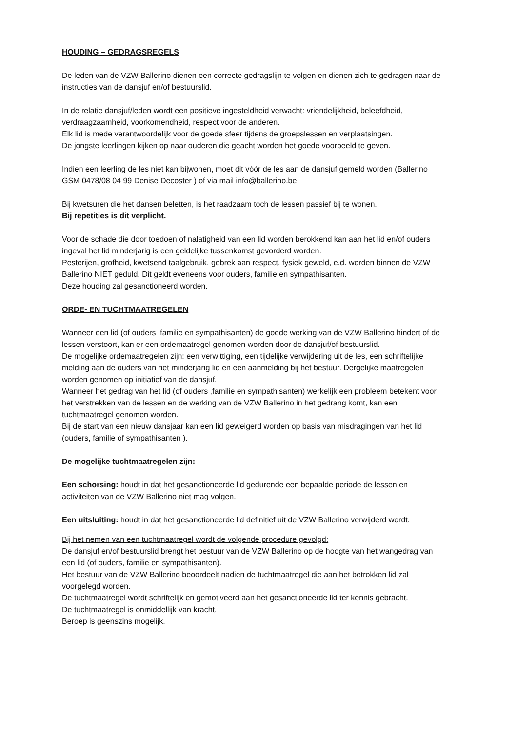HOUDING – GEDRAGSREGELS
De leden van de VZW Ballerino dienen een correcte gedragslijn te volgen en dienen zich te gedragen naar de instructies van de dansjuf en/of bestuurslid.
In de relatie dansjuf/leden wordt een positieve ingesteldheid verwacht: vriendelijkheid, beleefdheid, verdraagzaamheid, voorkomendheid, respect voor de anderen.
Elk lid is mede verantwoordelijk voor de goede sfeer tijdens de groepslessen en verplaatsingen.
De jongste leerlingen kijken op naar ouderen die geacht worden het goede voorbeeld te geven.
Indien een leerling de les niet kan bijwonen, moet dit vóór de les aan de dansjuf gemeld worden (Ballerino GSM 0478/08 04 99 Denise Decoster ) of via mail info@ballerino.be.
Bij kwetsuren die het dansen beletten, is het raadzaam toch de lessen passief bij te wonen.
Bij repetities is dit verplicht.
Voor de schade die door toedoen of nalatigheid van een lid worden berokkend kan aan het lid en/of ouders ingeval het lid minderjarig is een geldelijke tussenkomst gevorderd worden.
Pesterijen, grofheid, kwetsend taalgebruik, gebrek aan respect, fysiek geweld, e.d. worden binnen de VZW Ballerino NIET geduld. Dit geldt eveneens voor ouders, familie en sympathisanten.
Deze houding zal gesanctioneerd worden.
ORDE- EN TUCHTMAATREGELEN
Wanneer een lid (of ouders ,familie en sympathisanten) de goede werking van de VZW Ballerino hindert of de lessen verstoort, kan er een ordemaatregel genomen worden door de dansjuf/of bestuurslid.
De mogelijke ordemaatregelen zijn: een verwittiging, een tijdelijke verwijdering uit de les, een schriftelijke melding aan de ouders van het minderjarig lid en een aanmelding bij het bestuur. Dergelijke maatregelen worden genomen op initiatief van de dansjuf.
Wanneer het gedrag van het lid (of ouders ,familie en sympathisanten) werkelijk een probleem betekent voor het verstrekken van de lessen en de werking van de VZW Ballerino in het gedrang komt, kan een tuchtmaatregel genomen worden.
Bij de start van een nieuw dansjaar kan een lid geweigerd worden op basis van misdragingen van het lid (ouders, familie of sympathisanten ).
De mogelijke tuchtmaatregelen zijn:
Een schorsing: houdt in dat het gesanctioneerde lid gedurende een bepaalde periode de lessen en activiteiten van de VZW Ballerino niet mag volgen.
Een uitsluiting: houdt in dat het gesanctioneerde lid definitief uit de VZW Ballerino verwijderd wordt.
Bij het nemen van een tuchtmaatregel wordt de volgende procedure gevolgd:
De dansjuf en/of bestuurslid brengt het bestuur van de VZW Ballerino op de hoogte van het wangedrag van een lid (of ouders, familie en sympathisanten).
Het bestuur van de VZW Ballerino beoordeelt nadien de tuchtmaatregel die aan het betrokken lid zal voorgelegd worden.
De tuchtmaatregel wordt schriftelijk en gemotiveerd aan het gesanctioneerde lid ter kennis gebracht.
De tuchtmaatregel is onmiddellijk van kracht.
Beroep is geenszins mogelijk.